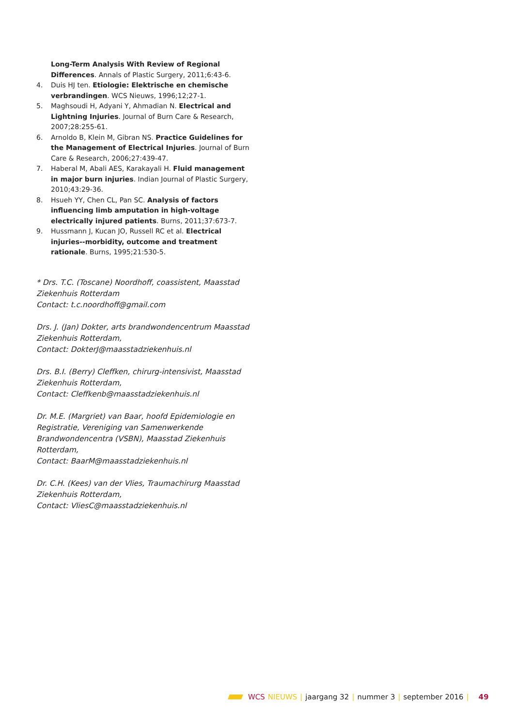Long-Term Analysis With Review of Regional Differences. Annals of Plastic Surgery, 2011;6:43-6.
4. Duis HJ ten. Etiologie: Elektrische en chemische verbrandingen. WCS Nieuws, 1996;12;27-1.
5. Maghsoudi H, Adyani Y, Ahmadian N. Electrical and Lightning Injuries. Journal of Burn Care & Research, 2007;28:255-61.
6. Arnoldo B, Klein M, Gibran NS. Practice Guidelines for the Management of Electrical Injuries. Journal of Burn Care & Research, 2006;27:439-47.
7. Haberal M, Abali AES, Karakayali H. Fluid management in major burn injuries. Indian Journal of Plastic Surgery, 2010;43:29-36.
8. Hsueh YY, Chen CL, Pan SC. Analysis of factors influencing limb amputation in high-voltage electrically injured patients. Burns, 2011;37:673-7.
9. Hussmann J, Kucan JO, Russell RC et al. Electrical injuries--morbidity, outcome and treatment rationale. Burns, 1995;21:530-5.
* Drs. T.C. (Toscane) Noordhoff, coassistent, Maasstad Ziekenhuis Rotterdam
Contact: t.c.noordhoff@gmail.com
Drs. J. (Jan) Dokter, arts brandwondencentrum Maasstad Ziekenhuis Rotterdam,
Contact: DokterJ@maasstadziekenhuis.nl
Drs. B.I. (Berry) Cleffken, chirurg-intensivist, Maasstad Ziekenhuis Rotterdam,
Contact: Cleffkenb@maasstadziekenhuis.nl
Dr. M.E. (Margriet) van Baar, hoofd Epidemiologie en Registratie, Vereniging van Samenwerkende Brandwondencentra (VSBN), Maasstad Ziekenhuis Rotterdam,
Contact: BaarM@maasstadziekenhuis.nl
Dr. C.H. (Kees) van der Vlies, Traumachirurg Maasstad Ziekenhuis Rotterdam,
Contact: VliesC@maasstadziekenhuis.nl
WCS NIEUWS | jaargang 32 | nummer 3 | september 2016 | 49